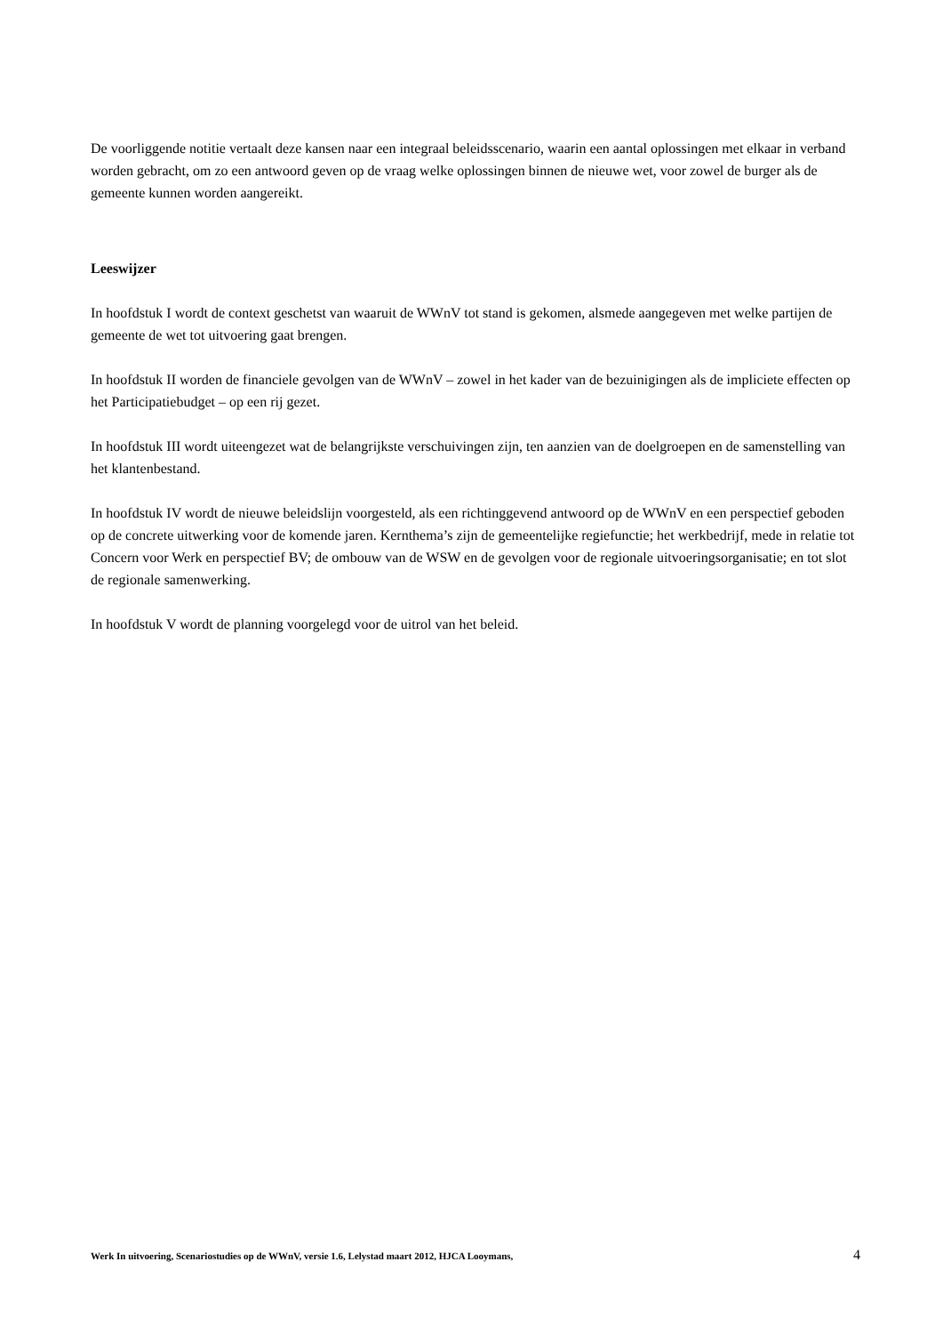De voorliggende notitie vertaalt deze kansen naar een integraal beleidsscenario, waarin een aantal oplossingen met elkaar in verband worden gebracht, om zo een antwoord geven op de vraag welke oplossingen binnen de nieuwe wet, voor zowel de burger als de gemeente kunnen worden aangereikt.
Leeswijzer
In hoofdstuk I wordt de context geschetst van waaruit de WWnV tot stand is gekomen, alsmede aangegeven met welke partijen de gemeente de wet tot uitvoering gaat brengen.
In hoofdstuk II worden de financiele gevolgen van de WWnV – zowel in het kader van de bezuinigingen als de impliciete effecten op het Participatiebudget – op een rij gezet.
In hoofdstuk III wordt uiteengezet wat de belangrijkste verschuivingen zijn, ten aanzien van de doelgroepen en de samenstelling van het klantenbestand.
In hoofdstuk IV wordt de nieuwe beleidslijn voorgesteld, als een richtinggevend antwoord op de WWnV en een perspectief geboden op de concrete uitwerking voor de komende jaren. Kernthema’s zijn de gemeentelijke regiefunctie; het werkbedrijf, mede in relatie tot Concern voor Werk en perspectief BV; de ombouw van de WSW en de gevolgen voor de regionale uitvoeringsorganisatie; en tot slot de regionale samenwerking.
In hoofdstuk V wordt de planning voorgelegd voor de uitrol van het beleid.
Werk In uitvoering, Scenariostudies op de WWnV, versie 1.6, Lelystad maart 2012, HJCA Looymans, 4